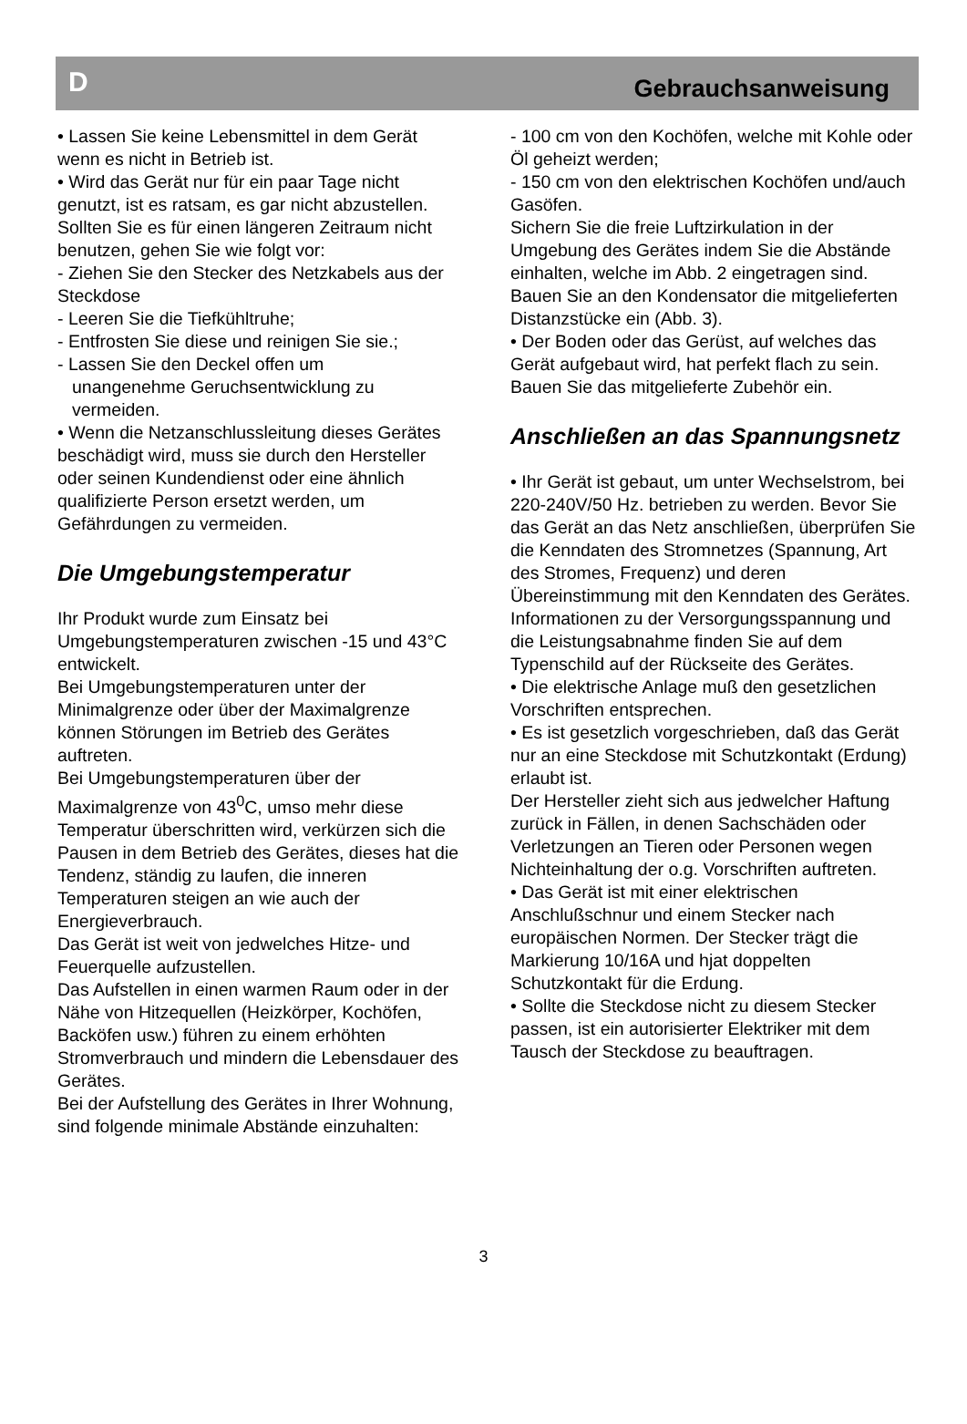D Gebrauchsanweisung
• Lassen Sie keine Lebensmittel in dem Gerät wenn es nicht in Betrieb ist.
• Wird das Gerät nur für ein paar Tage nicht genutzt, ist es ratsam, es gar nicht abzustellen. Sollten Sie es für einen längeren Zeitraum nicht benutzen, gehen Sie wie folgt vor:
- Ziehen Sie den Stecker des Netzkabels aus der Steckdose
- Leeren Sie die Tiefkühltruhe;
- Entfrosten Sie diese und reinigen Sie sie.;
- Lassen Sie den Deckel offen um
unangenehme Geruchsentwicklung zu
vermeiden.
• Wenn die Netzanschlussleitung dieses Gerätes beschädigt wird, muss sie durch den Hersteller oder seinen Kundendienst oder eine ähnlich qualifizierte Person ersetzt werden, um Gefährdungen zu vermeiden.
Die Umgebungstemperatur
Ihr Produkt wurde zum Einsatz bei Umgebungstemperaturen zwischen -15 und 43°C entwickelt.
Bei Umgebungstemperaturen unter der Minimalgrenze oder über der Maximalgrenze können Störungen im Betrieb des Gerätes auftreten.
Bei Umgebungstemperaturen über der Maximalgrenze von 43<sup>0</sup>C, umso mehr diese Temperatur überschritten wird, verkürzen sich die Pausen in dem Betrieb des Gerätes, dieses hat die Tendenz, ständig zu laufen, die inneren Temperaturen steigen an wie auch der Energieverbrauch.
Das Gerät ist weit von jedwelches Hitze- und Feuerquelle aufzustellen.
Das Aufstellen in einen warmen Raum oder in der Nähe von Hitzequellen (Heizkörper, Kochöfen, Backöfen usw.) führen zu einem erhöhten Stromverbrauch und mindern die Lebensdauer des Gerätes.
Bei der Aufstellung des Gerätes in Ihrer Wohnung, sind folgende minimale Abstände einzuhalten:
- 100 cm von den Kochöfen, welche mit Kohle oder Öl geheizt werden;
- 150 cm von den elektrischen Kochöfen und/auch Gasöfen.
Sichern Sie die freie Luftzirkulation in der Umgebung des Gerätes indem Sie die Abstände einhalten, welche im Abb. 2 eingetragen sind.
Bauen Sie an den Kondensator die mitgelieferten Distanzstücke ein (Abb. 3).
• Der Boden oder das Gerüst, auf welches das Gerät aufgebaut wird, hat perfekt flach zu sein.
Bauen Sie das mitgelieferte Zubehör ein.
Anschließen an das Spannungsnetz
• Ihr Gerät ist gebaut, um unter Wechselstrom, bei 220-240V/50 Hz. betrieben zu werden. Bevor Sie das Gerät an das Netz anschließen, überprüfen Sie die Kenndaten des Stromnetzes (Spannung, Art des Stromes, Frequenz) und deren Übereinstimmung mit den Kenndaten des Gerätes. Informationen zu der Versorgungsspannung und die Leistungsabnahme finden Sie auf dem Typenschild auf der Rückseite des Gerätes.
• Die elektrische Anlage muß den gesetzlichen Vorschriften entsprechen.
• Es ist gesetzlich vorgeschrieben, daß das Gerät nur an eine Steckdose mit Schutzkontakt (Erdung) erlaubt ist.
Der Hersteller zieht sich aus jedwelcher Haftung zurück in Fällen, in denen Sachschäden oder Verletzungen an Tieren oder Personen wegen Nichteinhaltung der o.g. Vorschriften auftreten.
• Das Gerät ist mit einer elektrischen Anschlußschnur und einem Stecker nach europäischen Normen. Der Stecker trägt die Markierung 10/16A und hjat doppelten Schutzkontakt für die Erdung.
• Sollte die Steckdose nicht zu diesem Stecker passen, ist ein autorisierter Elektriker mit dem Tausch der Steckdose zu beauftragen.
3